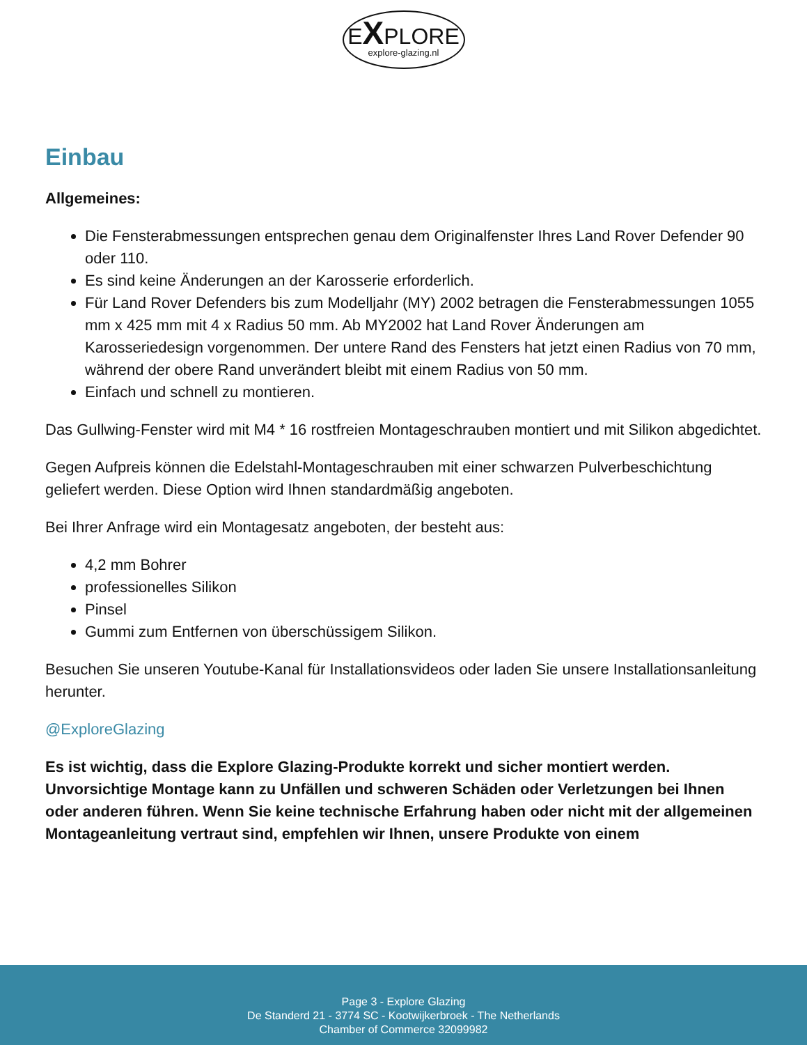EXPLORE
explore-glazing.nl
Einbau
Allgemeines:
Die Fensterabmessungen entsprechen genau dem Originalfenster Ihres Land Rover Defender 90 oder 110.
Es sind keine Änderungen an der Karosserie erforderlich.
Für Land Rover Defenders bis zum Modelljahr (MY) 2002 betragen die Fensterabmessungen 1055 mm x 425 mm mit 4 x Radius 50 mm. Ab MY2002 hat Land Rover Änderungen am Karosseriedesign vorgenommen. Der untere Rand des Fensters hat jetzt einen Radius von 70 mm, während der obere Rand unverändert bleibt mit einem Radius von 50 mm.
Einfach und schnell zu montieren.
Das Gullwing-Fenster wird mit M4 * 16 rostfreien Montageschrauben montiert und mit Silikon abgedichtet.
Gegen Aufpreis können die Edelstahl-Montageschrauben mit einer schwarzen Pulverbeschichtung geliefert werden. Diese Option wird Ihnen standardmäßig angeboten.
Bei Ihrer Anfrage wird ein Montagesatz angeboten, der besteht aus:
4,2 mm Bohrer
professionelles Silikon
Pinsel
Gummi zum Entfernen von überschüssigem Silikon.
Besuchen Sie unseren Youtube-Kanal für Installationsvideos oder laden Sie unsere Installationsanleitung herunter.
@ExploreGlazing
Es ist wichtig, dass die Explore Glazing-Produkte korrekt und sicher montiert werden. Unvorsichtige Montage kann zu Unfällen und schweren Schäden oder Verletzungen bei Ihnen oder anderen führen. Wenn Sie keine technische Erfahrung haben oder nicht mit der allgemeinen Montageanleitung vertraut sind, empfehlen wir Ihnen, unsere Produkte von einem
Page 3 - Explore Glazing
De Standerd 21 - 3774 SC - Kootwijkerbroek - The Netherlands
Chamber of Commerce 32099982